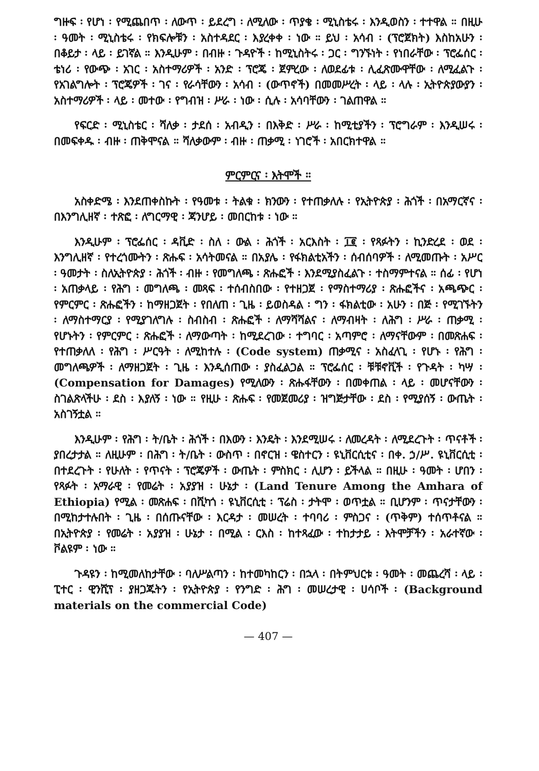ግዙፍ ፡ የሆነ ፡ የሚጨበጥ ፡ ለውጥ ፡ ይደረግ ፡ ለሚለው ፡ ጥያቄ ፡ ሚኒስቴሩ ፡ እንዲወስን ፡ ተተዋል ። በዚሁ ፡ ዓመት ፡ ሚኒስቴሩ ፡ የክፍሎቹን ፡ አስተዳደር ፡ እያረቀቀ ፡ ነው ። ይህ ፡ አሳብ ፡ (ፕሮጀክት) እስከአሁን ፡ በቆይታ ፡ ላይ ፡ ይገኛል ። እንዲሁም ፡ በብዙ ፡ ጉዳዮች ፡ ከሚኒስትሩ ፡ ጋር ፡ ግንኙነት ፡ የነበራቸው ፡ ፕሮፌሰር ፡ ቴነሪ ፡ የውጭ ፡ አገር ፡ አስተማሪዎች ፡ አንድ ፡ ፕሮጄ ፡ ጀምረው ፡ ለወደፊቱ ፡ ሊፈጽሙዋቸው ፡ ለሚፈልጉ ፡ የአገልግሎት ፡ ፕሮጄዎች ፡ ገና ፡ የራሳቸውን ፡ አሳብ ፡ (ውጥኖች) በመመሥረት ፡ ላይ ፡ ላሉ ፡ ኢትዮጵያውያን ፡ አስተማሪዎች ፡ ላይ ፡ መተው ፡ የግብዝ ፡ ሥራ ፡ ነው ፡ ሲሉ ፡ አሳባቸውን ፡ ገልጠዋል ።
የፍርድ ፡ ሚኒስቴር ፡ ሻለቃ ፡ ታደሰ ፡ አብዲን ፡ በእቅድ ፡ ሥራ ፡ ከሚቲያችን ፡ ፕሮግራም ፡ እንዲሠሩ ፡ በመፍቀዱ ፡ ብዙ ፡ ጠቅሞናል ። ሻለቃውም ፡ ብዙ ፡ ጠቃሚ ፡ ነገሮች ፡ አበርክተዋል ።
ምርምርና ፡ እትሞች ።
አስቀድሜ ፡ እንደጠቀስኩት ፡ የዓመቱ ፡ ትልቁ ፡ ክንውን ፡ የተጠቃለሉ ፡ የኢትዮጵያ ፡ ሕጎች ፡ በአማርኛና ፡ በእንግሊዘኛ ፡ ተጽፎ ፡ ለግርማዊ ፡ ጃንሆይ ፡ መበርከቱ ፡ ነው ።
እንዲሁም ፡ ፕሮፌሰር ፡ ዳቪድ ፡ ስለ ፡ ውል ፡ ሕጎች ፡ አርእስት ፡ ፲፪ ፡ የጻፉትን ፡ ኪንድረደ ፡ ወደ ፡ እንግሊዘኛ ፡ የተረጎሙትን ፡ ጽሑፍ ፡ አሳትመናል ። በአያሌ ፡ የፋክልቲአችን ፡ ሰብሰባዎች ፡ ለሚመጡት ፡ አሥር ፡ ዓመታት ፡ ስለኢትዮጵያ ፡ ሕጎች ፡ ብዙ ፡ የመግለጫ ፡ ጽሑፎች ፡ እንደሚያስፈልጉ ፡ ተስማምተናል ። ሰፊ ፡ የሆነ ፡ አጠቃላይ ፡ የሕግ ፡ መግለጫ ፡ መጻፍ ፡ ተሰብስበው ፡ የተዘጋጀ ፡ የማስተማሪያ ፡ ጽሑፎችና ፡ አጫጭር ፡ የምርምር ፡ ጽሑፎችን ፡ ከማዘጋጀት ፡ የበለጠ ፡ ጊዜ ፡ ይወስዳል ፡ ግን ፡ ፋክልቲው ፡ አሁን ፡ በጅ ፡ የሚገኙትን ፡ ለማስተማርያ ፡ የሚያገለግሉ ፡ ስብስብ ፡ ጽሑፎች ፡ ለማሻሻልና ፡ ለማብዛት ፡ ለሕግ ፡ ሥራ ፡ ጠቃሚ ፡ የሆኑትን ፡ የምርምር ፡ ጽሑፎች ፡ ለማውጣት ፡ ከሚደረገው ፡ ተግባር ፡ አጣምሮ ፡ ለማናቸውም ፡ በመጽሐፍ ፡ የተጠቃለለ ፡ የሕግ ፡ ሥርዓት ፡ ለሚከተሉ ፡ (Code system) ጠቃሚና ፡ አስፈላጊ ፡ የሆኑ ፡ የሕግ ፡ መግለጫዎች ፡ ለማዘጋጀት ፡ ጊዜ ፡ እንዲሰጠው ፡ ያስፈልጋል ። ፕሮፌሰር ፡ ቹቹኖቪች ፡ የጉዳት ፡ ካሣ ፡ (Compensation for Damages) የሚለውን ፡ ጽሑፋቸውን ፡ በመቀጠል ፡ ላይ ፡ መሆናቸውን ፡ ስገልጽላችሁ ፡ ደስ ፡ እያለኝ ፡ ነው ። የዚሁ ፡ ጽሑፍ ፡ የመጀመሪያ ፡ ዝግጅታቸው ፡ ደስ ፡ የሚያሰኝ ፡ ውጤት ፡ አስገኝቷል ።
እንዲሁም ፡ የሕግ ፡ ት/ቤት ፡ ሕጎች ፡ በእውን ፡ እንዴት ፡ እንደሚሠሩ ፡ ለመረዳት ፡ ለሚደረጉት ፡ ጥናቶች ፡ ያበረታታል ። ለዚሁም ፡ በሕግ ፡ ት/ቤት ፡ ውስጥ ፡ በኖርዝ ፡ ዌስተርን ፡ ዩኒቨርሲቲና ፡ በቀ. ኃ/ሥ. ዩኒቨርሲቲ ፡ በተደረጉት ፡ የሁለት ፡ የጥናት ፡ ፕሮጄዎች ፡ ውጤት ፡ ምስክር ፡ ሊሆን ፡ ይችላል ። በዚሁ ፡ ዓመት ፡ ሆበን ፡ የጻፉት ፡ አማራዊ ፡ የመሬት ፡ አያያዝ ፡ ሁኔታ ፡ (Land Tenure Among the Amhara of Ethiopia) የሚል ፡ መጽሐፍ ፡ በሺካጎ ፡ ዩኒቨርሲቲ ፡ ፕሬስ ፡ ታትሞ ፡ ወጥቷል ። ቢሆንም ፡ ጥናታቸውን ፡ በሚከታተሉበት ፡ ጊዜ ፡ በሰጡናቸው ፡ እርዳታ ፡ መሠረት ፡ ተባባሪ ፡ ምስጋና ፡ (ጥቅም) ተሰጥቶናል ። በኢትዮጵያ ፡ የመሬት ፡ አያያዝ ፡ ሁኔታ ፡ በሚል ፡ ርእስ ፡ ከተጻፈው ፡ ተከታታይ ፡ እትሞቻችን ፡ አራተኛው ፡ ቮልዩም ፡ ነው ።
ጉዳዩን ፡ ከሚመለከታቸው ፡ ባለሥልጣን ፡ ከተመካከርን ፡ በኋላ ፡ በትምህርቱ ፡ ዓመት ፡ መጨረሻ ፡ ላይ ፡ ፒተር ፡ ዊንሺፕ ፡ ያዘጋጁትን ፡ የኢትዮጵያ ፡ የንግድ ፡ ሕግ ፡ መሠረታዊ ፡ ሀሳቦች ፡ (Background materials on the commercial Code)
— 407 —